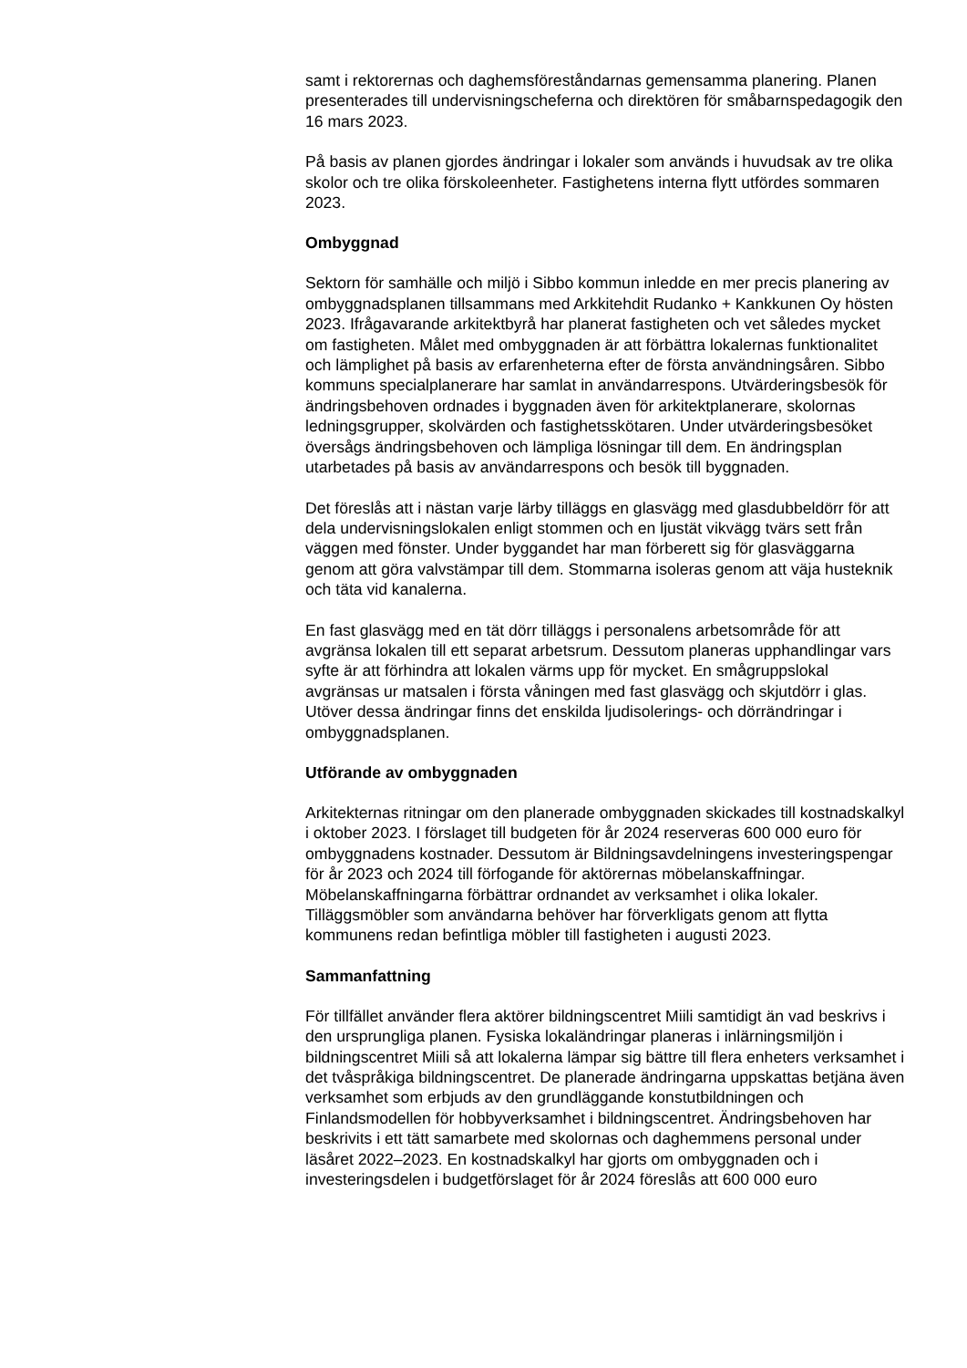samt i rektorernas och daghemsföreståndarnas gemensamma planering. Planen presenterades till undervisningscheferna och direktören för småbarnspedagogik den 16 mars 2023.
På basis av planen gjordes ändringar i lokaler som används i huvudsak av tre olika skolor och tre olika förskoleenheter. Fastighetens interna flytt utfördes sommaren 2023.
Ombyggnad
Sektorn för samhälle och miljö i Sibbo kommun inledde en mer precis planering av ombyggnadsplanen tillsammans med Arkkitehdit Rudanko + Kankkunen Oy hösten 2023. Ifrågavarande arkitektbyrå har planerat fastigheten och vet således mycket om fastigheten. Målet med ombyggnaden är att förbättra lokalernas funktionalitet och lämplighet på basis av erfarenheterna efter de första användningsåren. Sibbo kommuns specialplanerare har samlat in användarrespons. Utvärderingsbesök för ändringsbehoven ordnades i byggnaden även för arkitektplanerare, skolornas ledningsgrupper, skolvärden och fastighetsskötaren. Under utvärderingsbesöket översågs ändringsbehoven och lämpliga lösningar till dem. En ändringsplan utarbetades på basis av användarrespons och besök till byggnaden.
Det föreslås att i nästan varje lärby tilläggs en glasvägg med glasdubbeldörr för att dela undervisningslokalen enligt stommen och en ljustät vikvägg tvärs sett från väggen med fönster. Under byggandet har man förberett sig för glasväggarna genom att göra valvstämpar till dem. Stommarna isoleras genom att väja husteknik och täta vid kanalerna.
En fast glasvägg med en tät dörr tilläggs i personalens arbetsområde för att avgränsa lokalen till ett separat arbetsrum. Dessutom planeras upphandlingar vars syfte är att förhindra att lokalen värms upp för mycket. En smågruppslokal avgränsas ur matsalen i första våningen med fast glasvägg och skjutdörr i glas. Utöver dessa ändringar finns det enskilda ljudisolerings- och dörrändringar i ombyggnadsplanen.
Utförande av ombyggnaden
Arkitekternas ritningar om den planerade ombyggnaden skickades till kostnadskalkyl i oktober 2023. I förslaget till budgeten för år 2024 reserveras 600 000 euro för ombyggnadens kostnader. Dessutom är Bildningsavdelningens investeringspengar för år 2023 och 2024 till förfogande för aktörernas möbelanskaffningar. Möbelanskaffningarna förbättrar ordnandet av verksamhet i olika lokaler. Tilläggsmöbler som användarna behöver har förverkligats genom att flytta kommunens redan befintliga möbler till fastigheten i augusti 2023.
Sammanfattning
För tillfället använder flera aktörer bildningscentret Miili samtidigt än vad beskrivs i den ursprungliga planen. Fysiska lokaländringar planeras i inlärningsmiljön i bildningscentret Miili så att lokalerna lämpar sig bättre till flera enheters verksamhet i det tvåspråkiga bildningscentret. De planerade ändringarna uppskattas betjäna även verksamhet som erbjuds av den grundläggande konstutbildningen och Finlandsmodellen för hobbyverksamhet i bildningscentret. Ändringsbehoven har beskrivits i ett tätt samarbete med skolornas och daghemmens personal under läsåret 2022–2023. En kostnadskalkyl har gjorts om ombyggnaden och i investeringsdelen i budgetförslaget för år 2024 föreslås att 600 000 euro